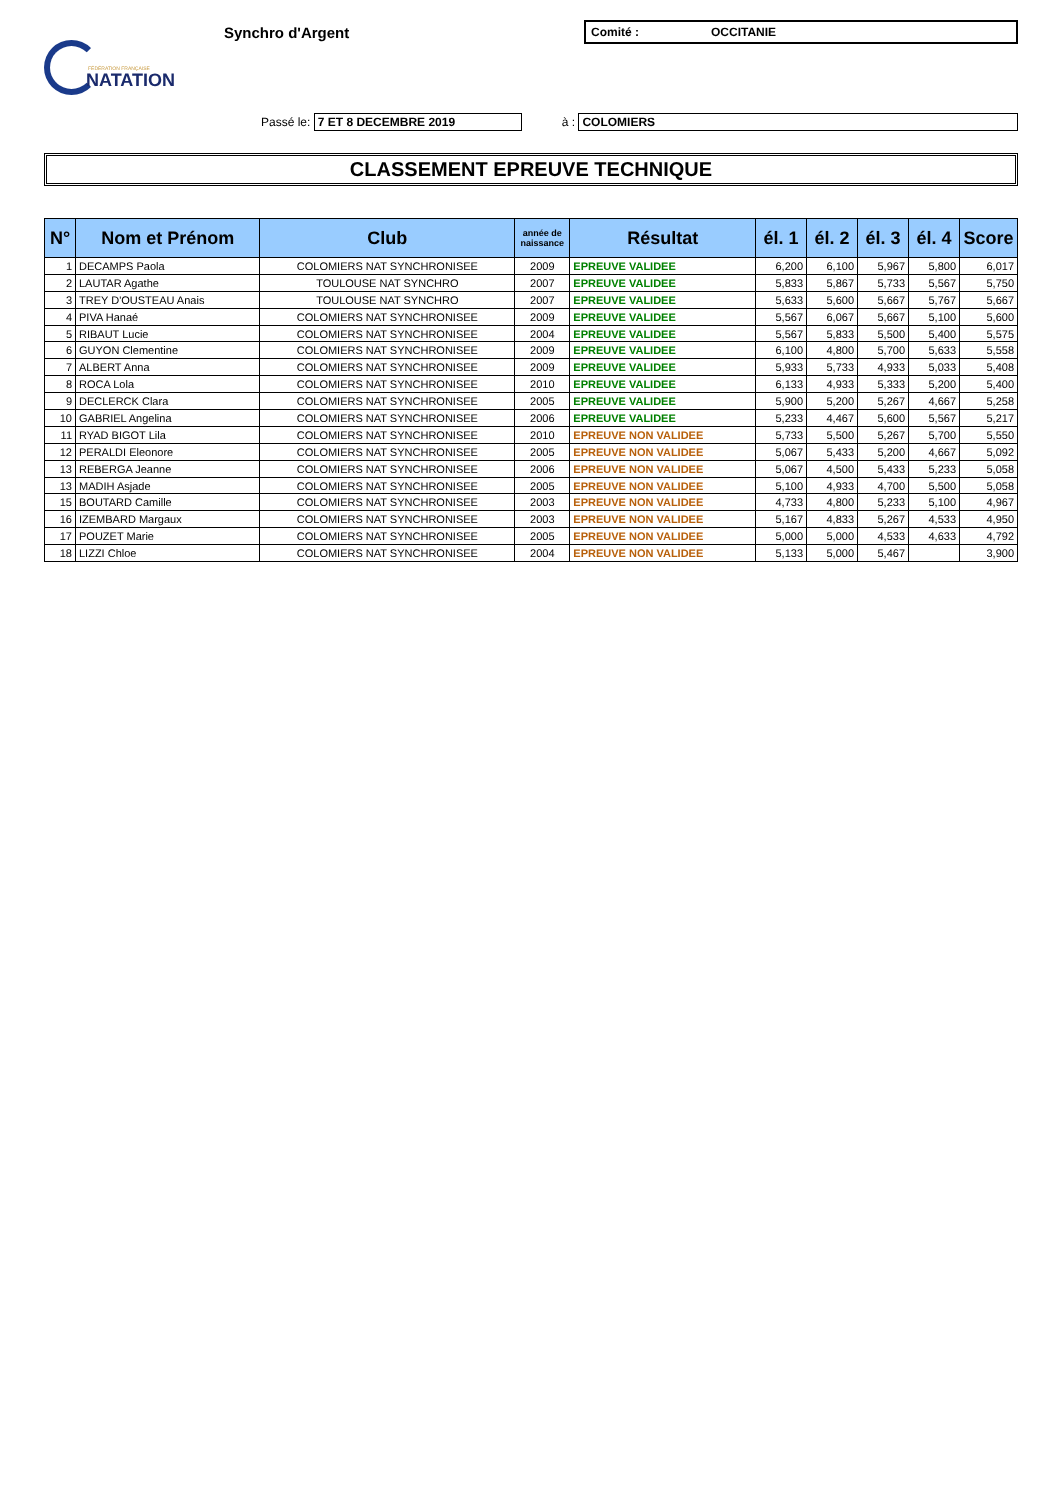FÉDÉRATION FRANÇAISE
NATATION
Synchro d'Argent
Comité : OCCITANIE
Passé le: 7 ET 8 DECEMBRE 2019 à : COLOMIERS
CLASSEMENT EPREUVE TECHNIQUE
| N° | Nom et Prénom | Club | année de naissance | Résultat | él. 1 | él. 2 | él. 3 | él. 4 | Score |
| --- | --- | --- | --- | --- | --- | --- | --- | --- | --- |
| 1 | DECAMPS Paola | COLOMIERS NAT SYNCHRONISEE | 2009 | EPREUVE VALIDEE | 6,200 | 6,100 | 5,967 | 5,800 | 6,017 |
| 2 | LAUTAR Agathe | TOULOUSE NAT SYNCHRO | 2007 | EPREUVE VALIDEE | 5,833 | 5,867 | 5,733 | 5,567 | 5,750 |
| 3 | TREY D'OUSTEAU Anais | TOULOUSE NAT SYNCHRO | 2007 | EPREUVE VALIDEE | 5,633 | 5,600 | 5,667 | 5,767 | 5,667 |
| 4 | PIVA Hanaé | COLOMIERS NAT SYNCHRONISEE | 2009 | EPREUVE VALIDEE | 5,567 | 6,067 | 5,667 | 5,100 | 5,600 |
| 5 | RIBAUT Lucie | COLOMIERS NAT SYNCHRONISEE | 2004 | EPREUVE VALIDEE | 5,567 | 5,833 | 5,500 | 5,400 | 5,575 |
| 6 | GUYON Clementine | COLOMIERS NAT SYNCHRONISEE | 2009 | EPREUVE VALIDEE | 6,100 | 4,800 | 5,700 | 5,633 | 5,558 |
| 7 | ALBERT Anna | COLOMIERS NAT SYNCHRONISEE | 2009 | EPREUVE VALIDEE | 5,933 | 5,733 | 4,933 | 5,033 | 5,408 |
| 8 | ROCA Lola | COLOMIERS NAT SYNCHRONISEE | 2010 | EPREUVE VALIDEE | 6,133 | 4,933 | 5,333 | 5,200 | 5,400 |
| 9 | DECLERCK Clara | COLOMIERS NAT SYNCHRONISEE | 2005 | EPREUVE VALIDEE | 5,900 | 5,200 | 5,267 | 4,667 | 5,258 |
| 10 | GABRIEL Angelina | COLOMIERS NAT SYNCHRONISEE | 2006 | EPREUVE VALIDEE | 5,233 | 4,467 | 5,600 | 5,567 | 5,217 |
| 11 | RYAD BIGOT Lila | COLOMIERS NAT SYNCHRONISEE | 2010 | EPREUVE NON VALIDEE | 5,733 | 5,500 | 5,267 | 5,700 | 5,550 |
| 12 | PERALDI Eleonore | COLOMIERS NAT SYNCHRONISEE | 2005 | EPREUVE NON VALIDEE | 5,067 | 5,433 | 5,200 | 4,667 | 5,092 |
| 13 | REBERGA Jeanne | COLOMIERS NAT SYNCHRONISEE | 2006 | EPREUVE NON VALIDEE | 5,067 | 4,500 | 5,433 | 5,233 | 5,058 |
| 13 | MADIH Asjade | COLOMIERS NAT SYNCHRONISEE | 2005 | EPREUVE NON VALIDEE | 5,100 | 4,933 | 4,700 | 5,500 | 5,058 |
| 15 | BOUTARD Camille | COLOMIERS NAT SYNCHRONISEE | 2003 | EPREUVE NON VALIDEE | 4,733 | 4,800 | 5,233 | 5,100 | 4,967 |
| 16 | IZEMBARD Margaux | COLOMIERS NAT SYNCHRONISEE | 2003 | EPREUVE NON VALIDEE | 5,167 | 4,833 | 5,267 | 4,533 | 4,950 |
| 17 | POUZET Marie | COLOMIERS NAT SYNCHRONISEE | 2005 | EPREUVE NON VALIDEE | 5,000 | 5,000 | 4,533 | 4,633 | 4,792 |
| 18 | LIZZI Chloe | COLOMIERS NAT SYNCHRONISEE | 2004 | EPREUVE NON VALIDEE | 5,133 | 5,000 | 5,467 | | 3,900 |